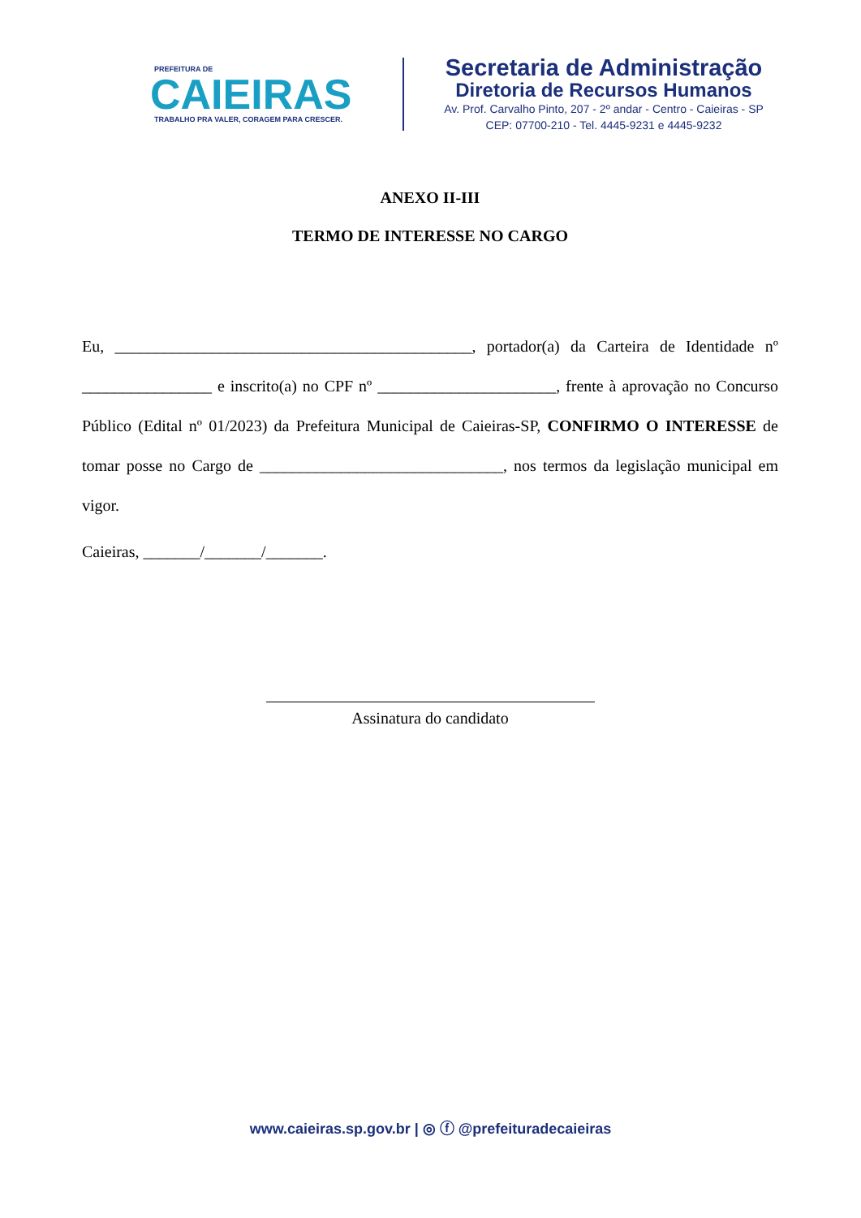PREFEITURA DE
CAIEIRAS
TRABALHO PRA VALER, CORAGEM PARA CRESCER.
Secretaria de Administração
Diretoria de Recursos Humanos
Av. Prof. Carvalho Pinto, 207 - 2º andar - Centro - Caieiras - SP
CEP: 07700-210 - Tel. 4445-9231 e 4445-9232
ANEXO II-III
TERMO DE INTERESSE NO CARGO
Eu, ____________________________________________, portador(a) da Carteira de Identidade nº ________________ e inscrito(a) no CPF nº ______________________, frente à aprovação no Concurso Público (Edital nº 01/2023) da Prefeitura Municipal de Caieiras-SP, CONFIRMO O INTERESSE de tomar posse no Cargo de ______________________________, nos termos da legislação municipal em vigor.
Caieiras, _______/_______/_______.
Assinatura do candidato
www.caieiras.sp.gov.br | ◎ ⓕ @prefeituradecaieiras